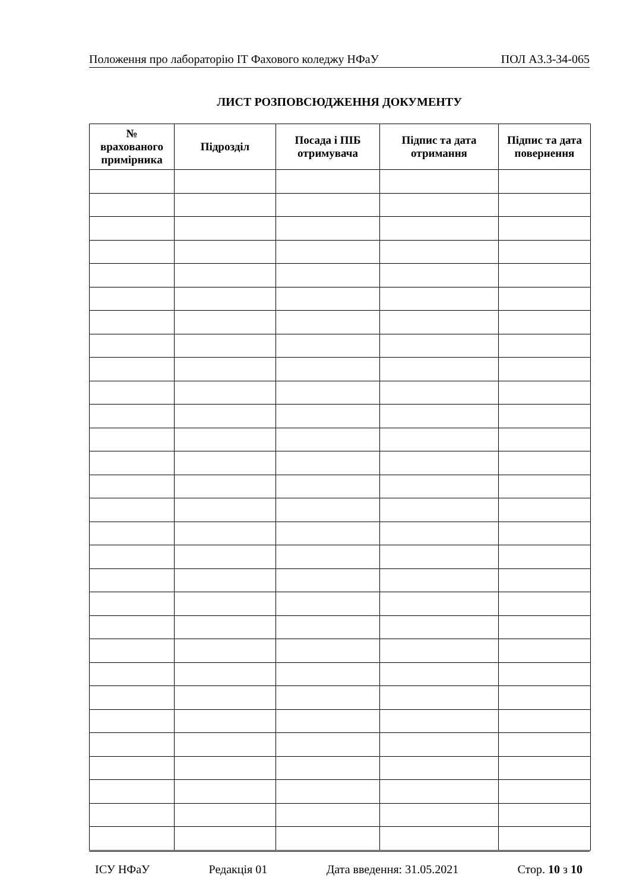Положення про лабораторію ІТ Фахового коледжу НФаУ ПОЛ А3.3-34-065
ЛИСТ РОЗПОВСЮДЖЕННЯ ДОКУМЕНТУ
| № врахованого примірника | Підрозділ | Посада і ПІБ отримувача | Підпис та дата отримання | Підпис та дата повернення |
| --- | --- | --- | --- | --- |
ІСУ НФаУ Редакція 01 Дата введення: 31.05.2021 Стор. 10 з 10